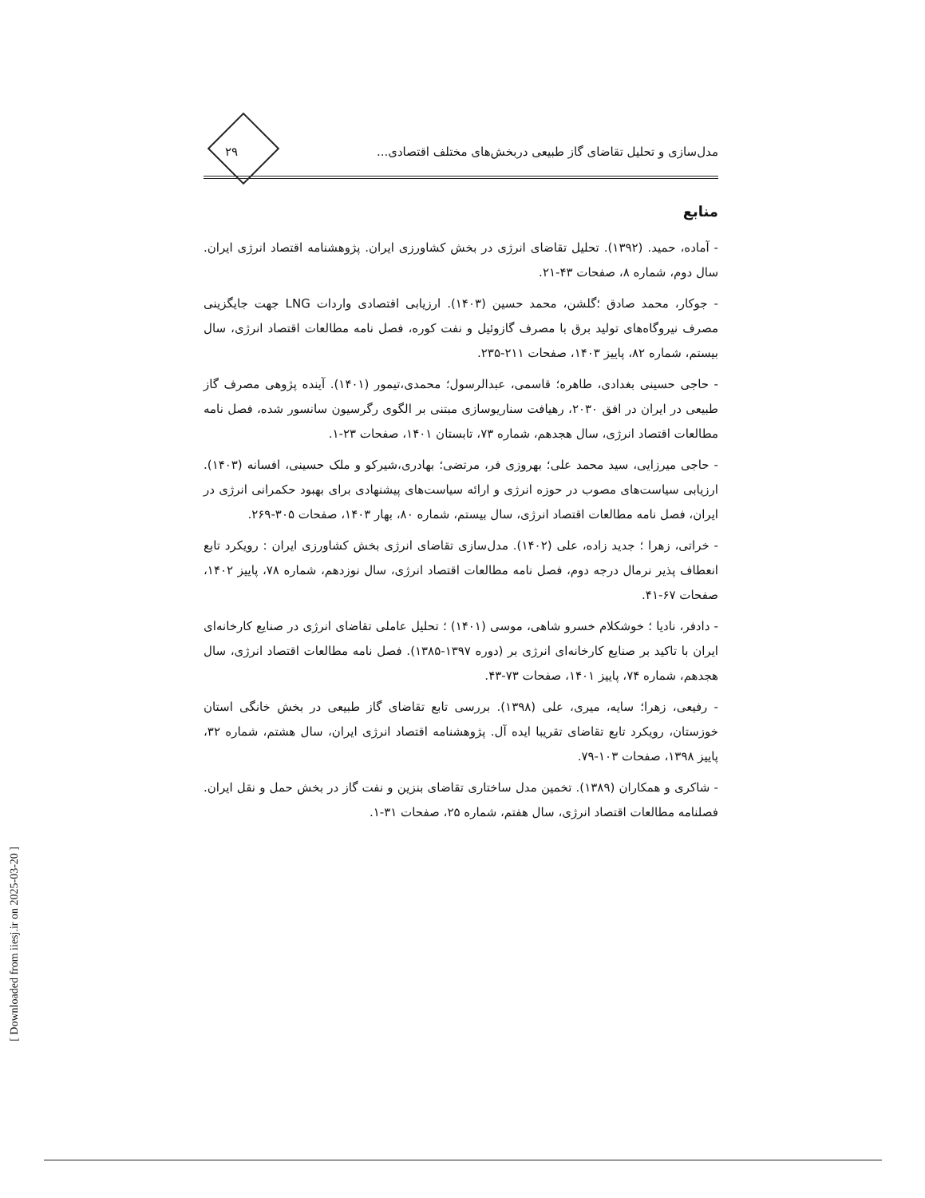مدل‌سازی و تحلیل تقاضای گاز طبیعی دربخش‌های مختلف اقتصادی... ۲۹
منابع
- آماده، حمید. (۱۳۹۲). تحلیل تقاضای انرژی در بخش کشاورزی ایران. پژوهشنامه اقتصاد انرژی ایران. سال دوم، شماره ۸، صفحات ۴۳-۲۱.
- جوکار، محمد صادق ؛گلشن، محمد حسین (۱۴۰۳). ارزیابی اقتصادی واردات LNG جهت جایگزینی مصرف نیروگاه‌های تولید برق با مصرف گازوئیل و نفت کوره، فصل نامه مطالعات اقتصاد انرژی، سال بیستم، شماره ۸۲، پاییز ۱۴۰۳، صفحات ۲۱۱-۲۳۵.
- حاجی حسینی بغدادی، طاهره؛ قاسمی، عبدالرسول؛ محمدی،تیمور (۱۴۰۱). آینده پژوهی مصرف گاز طبیعی در ایران در افق ۲۰۳۰، رهیافت سناریوسازی مبتنی بر الگوی رگرسیون سانسور شده، فصل نامه مطالعات اقتصاد انرژی، سال هجدهم، شماره ۷۳، تابستان ۱۴۰۱، صفحات ۲۳-۱.
- حاجی میرزایی، سید محمد علی؛ بهروزی فر، مرتضی؛ بهادری،شیرکو و ملک حسینی، افسانه (۱۴۰۳). ارزیابی سیاست‌های مصوب در حوزه انرژی و ارائه سیاست‌های پیشنهادی برای بهبود حکمرانی انرژی در ایران، فصل نامه مطالعات اقتصاد انرژی، سال بیستم، شماره ۸۰، بهار ۱۴۰۳، صفحات ۳۰۵-۲۶۹.
- خراتی، زهرا ؛ جدید زاده، علی (۱۴۰۲). مدل‌سازی تقاضای انرژی بخش کشاورزی ایران : رویکرد تابع انعطاف پذیر نرمال درجه دوم، فصل نامه مطالعات اقتصاد انرژی، سال نوزدهم، شماره ۷۸، پاییز ۱۴۰۲، صفحات ۶۷-۴۱.
- دادفر، نادیا ؛ خوشکلام خسرو شاهی، موسی (۱۴۰۱) ؛ تحلیل عاملی تقاضای انرژی در صنایع کارخانه‌ای ایران با تاکید بر صنایع کارخانه‌ای انرژی بر (دوره ۱۳۹۷-۱۳۸۵). فصل نامه مطالعات اقتصاد انرژی، سال هجدهم، شماره ۷۴، پاییز ۱۴۰۱، صفحات ۷۳-۴۳.
- رفیعی، زهرا؛ سایه، میری، علی (۱۳۹۸). بررسی تابع تقاضای گاز طبیعی در بخش خانگی استان خوزستان، رویکرد تابع تقاضای تقریبا ایده آل. پژوهشنامه اقتصاد انرژی ایران، سال هشتم، شماره ۳۲، پاییز ۱۳۹۸، صفحات ۱۰۳-۷۹.
- شاکری و همکاران (۱۳۸۹). تخمین مدل ساختاری تقاضای بنزین و نفت گاز در بخش حمل و نقل ایران. فصلنامه مطالعات اقتصاد انرژی، سال هفتم، شماره ۲۵، صفحات ۳۱-۱.
[ Downloaded from iiesj.ir on 2025-03-20 ]